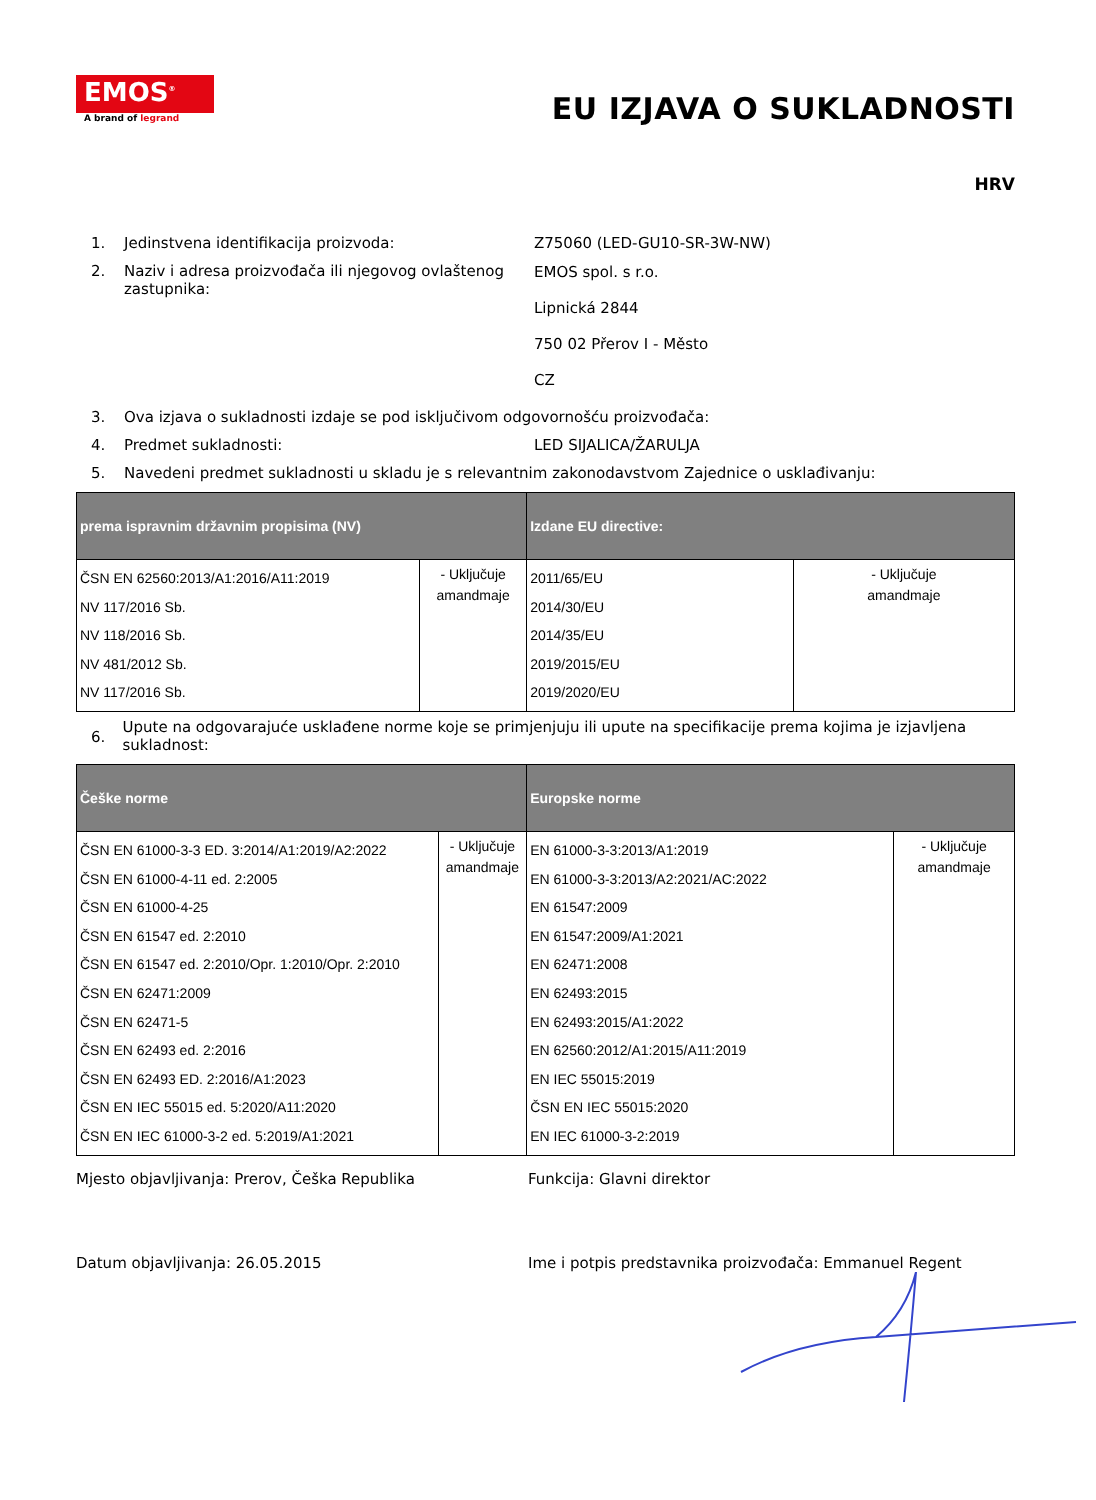EMOS<sup>®</sup>
A brand of legrand
EU IZJAVA O SUKLADNOSTI
HRV
1. Jedinstvena identifikacija proizvoda: Z75060 (LED-GU10-SR-3W-NW)
2. Naziv i adresa proizvođača ili njegovog ovlaštenog zastupnika:
EMOS spol. s r.o.
Lipnická 2844
750 02 Přerov I - Město
CZ
3. Ova izjava o sukladnosti izdaje se pod isključivom odgovornošću proizvođača:
4. Predmet sukladnosti: LED SIJALICA/ŽARULJA
5. Navedeni predmet sukladnosti u skladu je s relevantnim zakonodavstvom Zajednice o usklađivanju:
| prema ispravnim državnim propisima (NV) | | Izdane EU directive: | |
| --- | --- | --- | --- |
| ČSN EN 62560:2013/A1:2016/A11:2019 NV 117/2016 Sb. NV 118/2016 Sb. NV 481/2012 Sb. NV 117/2016 Sb. | - Uključuje amandmaje | 2011/65/EU 2014/30/EU 2014/35/EU 2019/2015/EU 2019/2020/EU | - Uključuje amandmaje |
6.
Upute na odgovarajuće usklađene norme koje se primjenjuju ili upute na specifikacije prema kojima je izjavljena sukladnost:
| Češke norme | | Europske norme | |
| --- | --- | --- | --- |
| ČSN EN 61000-3-3 ED. 3:2014/A1:2019/A2:2022 ČSN EN 61000-4-11 ed. 2:2005 ČSN EN 61000-4-25 ČSN EN 61547 ed. 2:2010 ČSN EN 61547 ed. 2:2010/Opr. 1:2010/Opr. 2:2010 ČSN EN 62471:2009 ČSN EN 62471-5 ČSN EN 62493 ed. 2:2016 ČSN EN 62493 ED. 2:2016/A1:2023 ČSN EN IEC 55015 ed. 5:2020/A11:2020 ČSN EN IEC 61000-3-2 ed. 5:2019/A1:2021 | - Uključuje amandmaje | EN 61000-3-3:2013/A1:2019 EN 61000-3-3:2013/A2:2021/AC:2022 EN 61547:2009 EN 61547:2009/A1:2021 EN 62471:2008 EN 62493:2015 EN 62493:2015/A1:2022 EN 62560:2012/A1:2015/A11:2019 EN IEC 55015:2019 ČSN EN IEC 55015:2020 EN IEC 61000-3-2:2019 | - Uključuje amandmaje |
Mjesto objavljivanja: Prerov, Češka Republika Funkcija: Glavni direktor
Datum objavljivanja: 26.05.2015 Ime i potpis predstavnika proizvođača: Emmanuel Regent